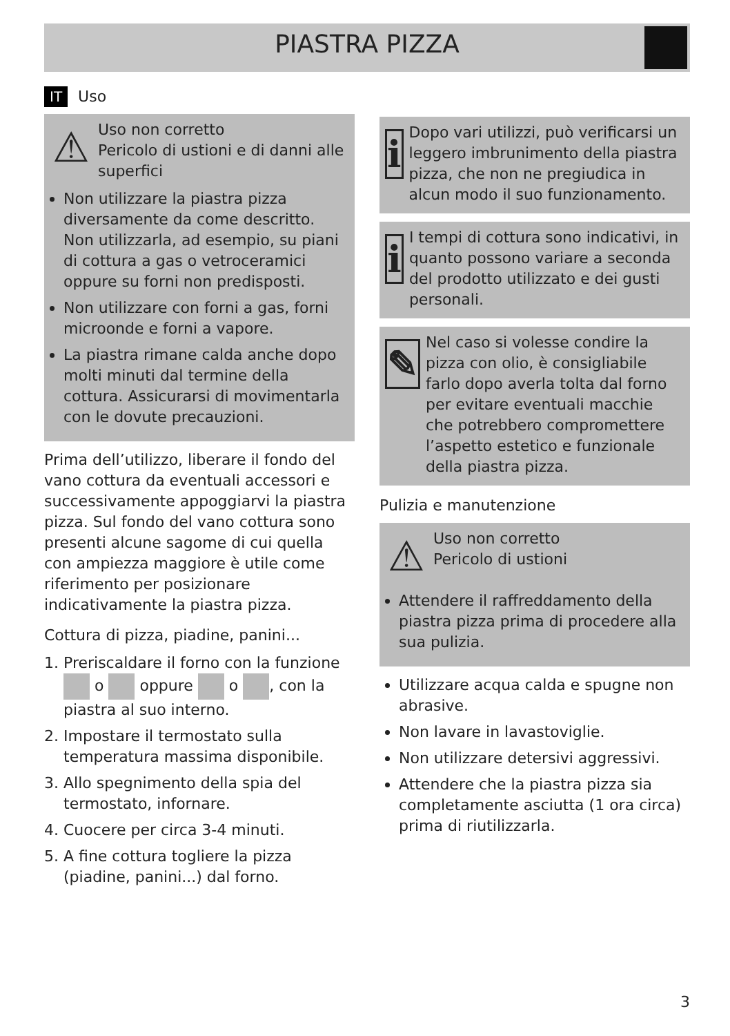PIASTRA PIZZA
IT Uso
⚠
Uso non corretto
Pericolo di ustioni e di danni alle superfici
Non utilizzare la piastra pizza diversamente da come descritto. Non utilizzarla, ad esempio, su piani di cottura a gas o vetroceramici oppure su forni non predisposti.
Non utilizzare con forni a gas, forni microonde e forni a vapore.
La piastra rimane calda anche dopo molti minuti dal termine della cottura. Assicurarsi di movimentarla con le dovute precauzioni.
Prima dell’utilizzo, liberare il fondo del vano cottura da eventuali accessori e successivamente appoggiarvi la piastra pizza. Sul fondo del vano cottura sono presenti alcune sagome di cui quella con ampiezza maggiore è utile come riferimento per posizionare indicativamente la piastra pizza.
Cottura di pizza, piadine, panini...
1. Preriscaldare il forno con la funzione o oppure o , con la piastra al suo interno.
2. Impostare il termostato sulla temperatura massima disponibile.
3. Allo spegnimento della spia del termostato, infornare.
4. Cuocere per circa 3-4 minuti.
5. A fine cottura togliere la pizza (piadine, panini...) dal forno.
i
Dopo vari utilizzi, può verificarsi un leggero imbrunimento della piastra pizza, che non ne pregiudica in alcun modo il suo funzionamento.
i
I tempi di cottura sono indicativi, in quanto possono variare a seconda del prodotto utilizzato e dei gusti personali.
✎
Nel caso si volesse condire la pizza con olio, è consigliabile farlo dopo averla tolta dal forno per evitare eventuali macchie che potrebbero compromettere l’aspetto estetico e funzionale della piastra pizza.
Pulizia e manutenzione
⚠
Uso non corretto
Pericolo di ustioni
Attendere il raffreddamento della piastra pizza prima di procedere alla sua pulizia.
Utilizzare acqua calda e spugne non abrasive.
Non lavare in lavastoviglie.
Non utilizzare detersivi aggressivi.
Attendere che la piastra pizza sia completamente asciutta (1 ora circa) prima di riutilizzarla.
3